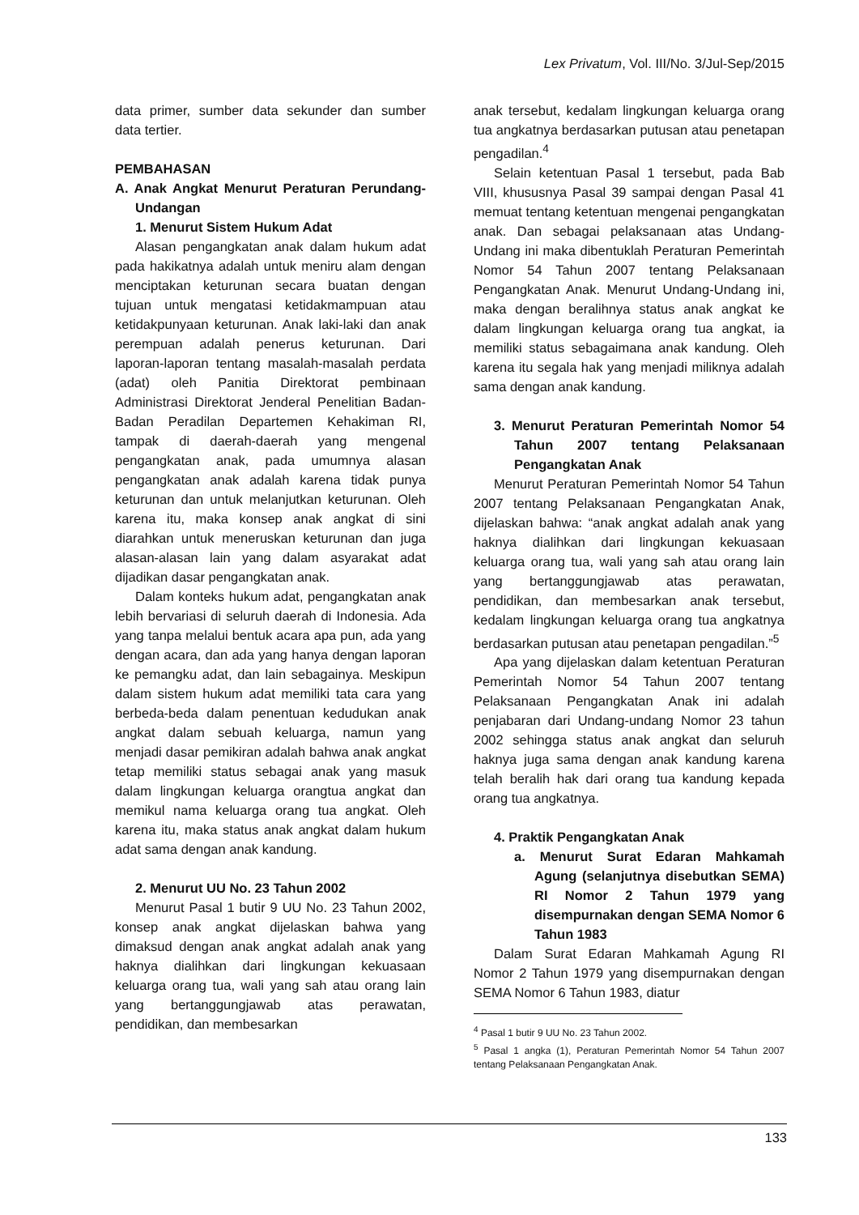Lex Privatum, Vol. III/No. 3/Jul-Sep/2015
data primer, sumber data sekunder dan sumber data tertier.
PEMBAHASAN
A. Anak Angkat Menurut Peraturan Perundang-Undangan
1. Menurut Sistem Hukum Adat
Alasan pengangkatan anak dalam hukum adat pada hakikatnya adalah untuk meniru alam dengan menciptakan keturunan secara buatan dengan tujuan untuk mengatasi ketidakmampuan atau ketidakpunyaan keturunan. Anak laki-laki dan anak perempuan adalah penerus keturunan. Dari laporan-laporan tentang masalah-masalah perdata (adat) oleh Panitia Direktorat pembinaan Administrasi Direktorat Jenderal Penelitian Badan-Badan Peradilan Departemen Kehakiman RI, tampak di daerah-daerah yang mengenal pengangkatan anak, pada umumnya alasan pengangkatan anak adalah karena tidak punya keturunan dan untuk melanjutkan keturunan. Oleh karena itu, maka konsep anak angkat di sini diarahkan untuk meneruskan keturunan dan juga alasan-alasan lain yang dalam asyarakat adat dijadikan dasar pengangkatan anak.
Dalam konteks hukum adat, pengangkatan anak lebih bervariasi di seluruh daerah di Indonesia. Ada yang tanpa melalui bentuk acara apa pun, ada yang dengan acara, dan ada yang hanya dengan laporan ke pemangku adat, dan lain sebagainya. Meskipun dalam sistem hukum adat memiliki tata cara yang berbeda-beda dalam penentuan kedudukan anak angkat dalam sebuah keluarga, namun yang menjadi dasar pemikiran adalah bahwa anak angkat tetap memiliki status sebagai anak yang masuk dalam lingkungan keluarga orangtua angkat dan memikul nama keluarga orang tua angkat. Oleh karena itu, maka status anak angkat dalam hukum adat sama dengan anak kandung.
2. Menurut UU No. 23 Tahun 2002
Menurut Pasal 1 butir 9 UU No. 23 Tahun 2002, konsep anak angkat dijelaskan bahwa yang dimaksud dengan anak angkat adalah anak yang haknya dialihkan dari lingkungan kekuasaan keluarga orang tua, wali yang sah atau orang lain yang bertanggungjawab atas perawatan, pendidikan, dan membesarkan
anak tersebut, kedalam lingkungan keluarga orang tua angkatnya berdasarkan putusan atau penetapan pengadilan.<sup>4</sup>
Selain ketentuan Pasal 1 tersebut, pada Bab VIII, khususnya Pasal 39 sampai dengan Pasal 41 memuat tentang ketentuan mengenai pengangkatan anak. Dan sebagai pelaksanaan atas Undang-Undang ini maka dibentuklah Peraturan Pemerintah Nomor 54 Tahun 2007 tentang Pelaksanaan Pengangkatan Anak. Menurut Undang-Undang ini, maka dengan beralihnya status anak angkat ke dalam lingkungan keluarga orang tua angkat, ia memiliki status sebagaimana anak kandung. Oleh karena itu segala hak yang menjadi miliknya adalah sama dengan anak kandung.
3. Menurut Peraturan Pemerintah Nomor 54 Tahun 2007 tentang Pelaksanaan Pengangkatan Anak
Menurut Peraturan Pemerintah Nomor 54 Tahun 2007 tentang Pelaksanaan Pengangkatan Anak, dijelaskan bahwa: “anak angkat adalah anak yang haknya dialihkan dari lingkungan kekuasaan keluarga orang tua, wali yang sah atau orang lain yang bertanggungjawab atas perawatan, pendidikan, dan membesarkan anak tersebut, kedalam lingkungan keluarga orang tua angkatnya berdasarkan putusan atau penetapan pengadilan.”<sup>5</sup>
Apa yang dijelaskan dalam ketentuan Peraturan Pemerintah Nomor 54 Tahun 2007 tentang Pelaksanaan Pengangkatan Anak ini adalah penjabaran dari Undang-undang Nomor 23 tahun 2002 sehingga status anak angkat dan seluruh haknya juga sama dengan anak kandung karena telah beralih hak dari orang tua kandung kepada orang tua angkatnya.
4. Praktik Pengangkatan Anak
a. Menurut Surat Edaran Mahkamah Agung (selanjutnya disebutkan SEMA) RI Nomor 2 Tahun 1979 yang disempurnakan dengan SEMA Nomor 6 Tahun 1983
Dalam Surat Edaran Mahkamah Agung RI Nomor 2 Tahun 1979 yang disempurnakan dengan SEMA Nomor 6 Tahun 1983, diatur
<sup>4</sup> Pasal 1 butir 9 UU No. 23 Tahun 2002.
<sup>5</sup> Pasal 1 angka (1), Peraturan Pemerintah Nomor 54 Tahun 2007 tentang Pelaksanaan Pengangkatan Anak.
133